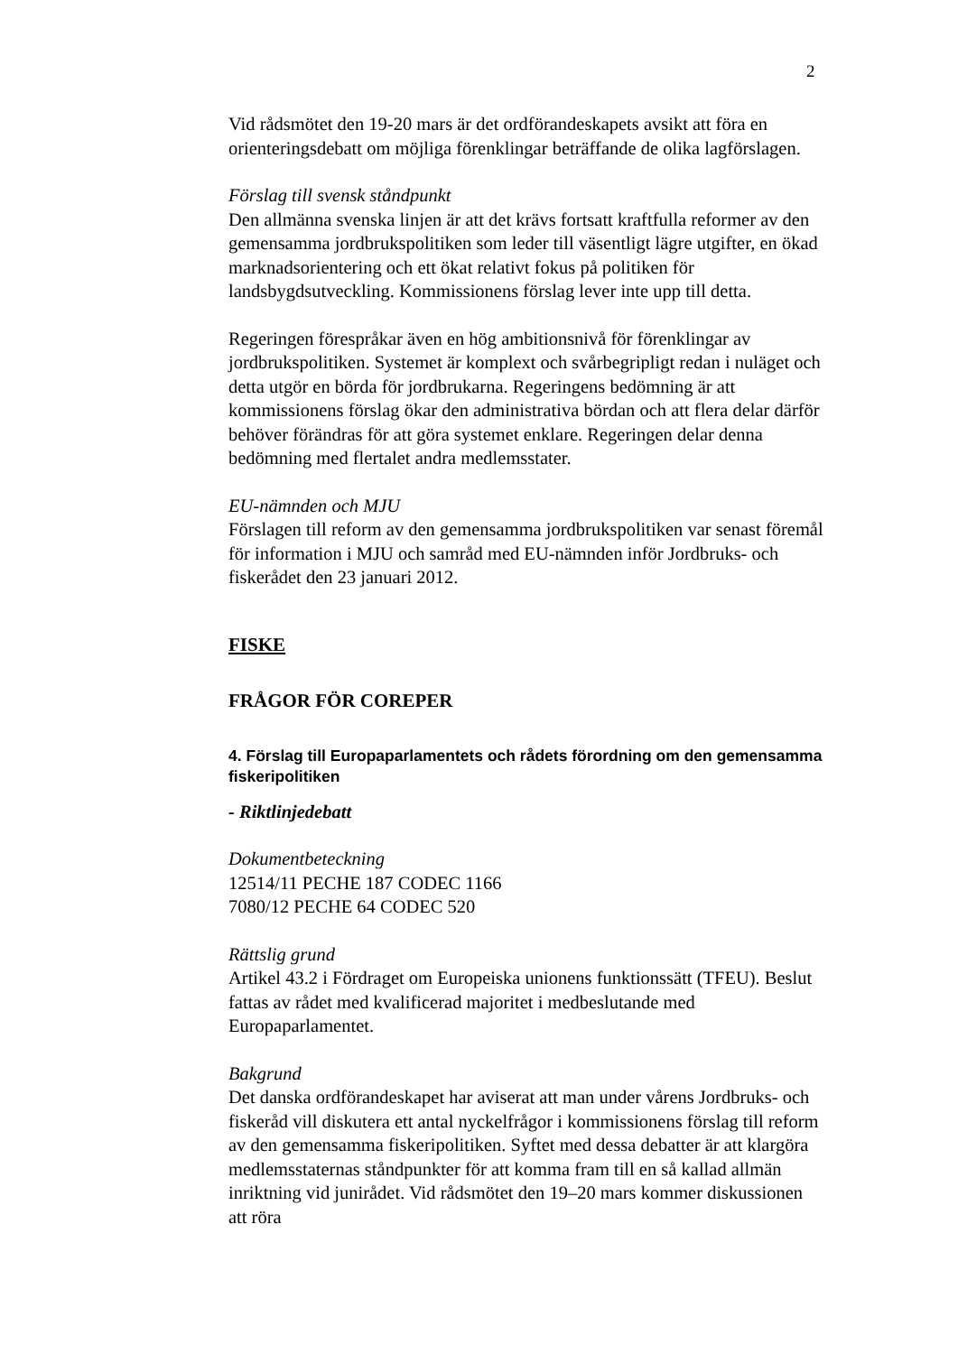2
Vid rådsmötet den 19-20 mars är det ordförandeskapets avsikt att föra en orienteringsdebatt om möjliga förenklingar beträffande de olika lagförslagen.
Förslag till svensk ståndpunkt
Den allmänna svenska linjen är att det krävs fortsatt kraftfulla reformer av den gemensamma jordbrukspolitiken som leder till väsentligt lägre utgifter, en ökad marknadsorientering och ett ökat relativt fokus på politiken för landsbygdsutveckling. Kommissionens förslag lever inte upp till detta.
Regeringen förespråkar även en hög ambitionsnivå för förenklingar av jordbrukspolitiken. Systemet är komplext och svårbegripligt redan i nuläget och detta utgör en börda för jordbrukarna. Regeringens bedömning är att kommissionens förslag ökar den administrativa bördan och att flera delar därför behöver förändras för att göra systemet enklare. Regeringen delar denna bedömning med flertalet andra medlemsstater.
EU-nämnden och MJU
Förslagen till reform av den gemensamma jordbrukspolitiken var senast föremål för information i MJU och samråd med EU-nämnden inför Jordbruks- och fiskerådet den 23 januari 2012.
FISKE
FRÅGOR FÖR COREPER
4. Förslag till Europaparlamentets och rådets förordning om den gemensamma fiskeripolitiken
- Riktlinjedebatt
Dokumentbeteckning
12514/11 PECHE 187 CODEC 1166
7080/12 PECHE 64 CODEC 520
Rättslig grund
Artikel 43.2 i Fördraget om Europeiska unionens funktionssätt (TFEU). Beslut fattas av rådet med kvalificerad majoritet i medbeslutande med Europaparlamentet.
Bakgrund
Det danska ordförandeskapet har aviserat att man under vårens Jordbruks- och fiskeråd vill diskutera ett antal nyckelfrågor i kommissionens förslag till reform av den gemensamma fiskeripolitiken. Syftet med dessa debatter är att klargöra medlemsstaternas ståndpunkter för att komma fram till en så kallad allmän inriktning vid junirådet. Vid rådsmötet den 19–20 mars kommer diskussionen att röra